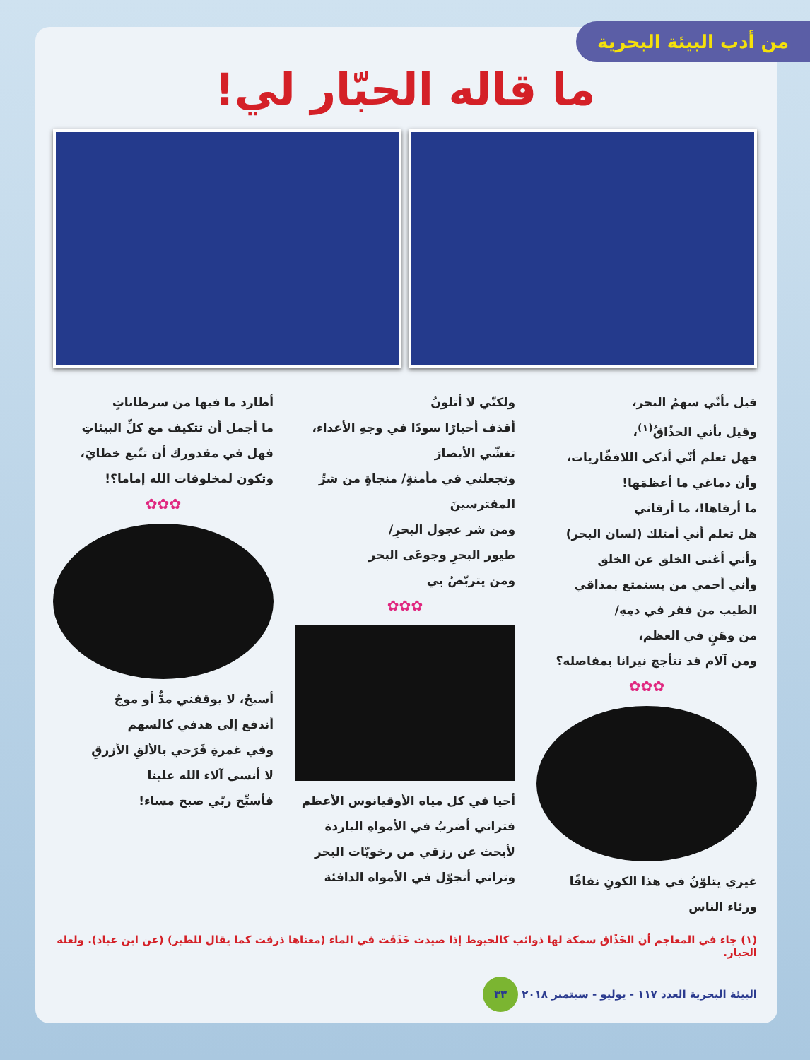من أدب البيئة البحرية
ما قاله الحبّار لي!
قيل بأنّي سهمُ البحر،
وقيل بأني الخذّاقُ<sup>(١)</sup>،
فهل تعلم أنّي أذكى اللافقّاريات،
وأن دماغي ما أعظمَها!
ما أرقاها!، ما أرقاني
هل تعلم أني أمتلك (لسان البحر)
وأني أغنى الخلق عن الخلق
وأني أحمي من يستمتع بمذاقي الطيب من فقر في دمِهِ/
من وهَنٍ في العظم،
ومن آلام قد تتأجج نيرانا بمفاصله؟
✿✿✿
غيري يتلوّنُ في هذا الكونِ نفاقًا ورئاء الناس
ولكنّي لا أتلونُ
أقذف أحبارًا سودًا في وجهِ الأعداء،
تغشّي الأبصارَ
وتجعلني في مأمنةٍ/ منجاةٍ من شرِّ المفترسينَ
ومن شر عجول البحرِ/
طيور البحرِ وجوعَى البحر
ومن يتربّصُ بي
✿✿✿
أحيا في كل مياه الأوقيانوس الأعظم
فتراني أضربُ في الأمواهِ الباردة
لأبحث عن رزقي من رخويّات البحر
وتراني أتجوّل في الأمواه الدافئة
أطارد ما فيها من سرطاناتٍ
ما أجمل أن تتكيف مع كلِّ البيئاتِ
فهل في مقدورك أن تتّبع خطايَ،
وتكون لمخلوقات الله إماما؟!
✿✿✿
أسبحُ، لا يوقفني مدٌّ أو موجٌ
أندفع إلى هدفي كالسهم
وفي غمرةِ فَرَحي بالألقِ الأزرقِ
لا أنسى آلاء الله علينا
فأسبِّح ربّي صبح مساء!
(١) جاء في المعاجم أن الخَذّاق سمكة لها ذوائب كالخيوط إذا صيدت خَذَقَت في الماء (معناها ذرقت كما يقال للطير) (عن ابن عباد). ولعله الحبار.
البيئة البحرية العدد ١١٧ - يوليو - سبتمبر ٢٠١٨ ٣٣